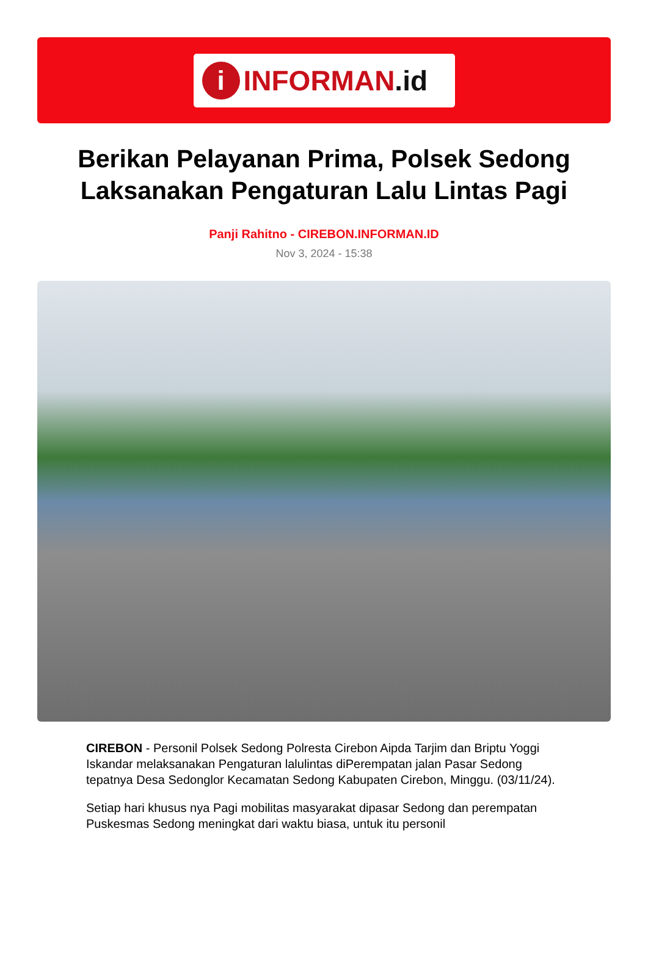i
INFORMAN.id
Berikan Pelayanan Prima, Polsek Sedong Laksanakan Pengaturan Lalu Lintas Pagi
Panji Rahitno - CIREBON.INFORMAN.ID
Nov 3, 2024 - 15:38
CIREBON - Personil Polsek Sedong Polresta Cirebon Aipda Tarjim dan Briptu Yoggi Iskandar melaksanakan Pengaturan lalulintas diPerempatan jalan Pasar Sedong tepatnya Desa Sedonglor Kecamatan Sedong Kabupaten Cirebon, Minggu. (03/11/24).
Setiap hari khusus nya Pagi mobilitas masyarakat dipasar Sedong dan perempatan Puskesmas Sedong meningkat dari waktu biasa, untuk itu personil